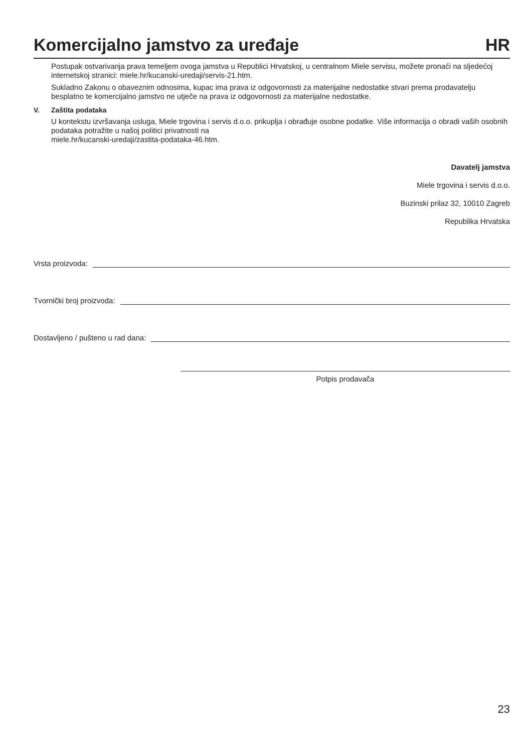Komercijalno jamstvo za uređaje
HR
Postupak ostvarivanja prava temeljem ovoga jamstva u Republici Hrvatskoj, u centralnom Miele servisu, možete pronaći na sljedećoj internetskoj stranici: miele.hr/kucanski-uredaji/servis-21.htm.
Sukladno Zakonu o obaveznim odnosima, kupac ima prava iz odgovornosti za materijalne nedostatke stvari prema prodavatelju besplatno te komercijalno jamstvo ne utječe na prava iz odgovornosti za materijalne nedostatke.
V. Zaštita podataka
U kontekstu izvršavanja usluga, Miele trgovina i servis d.o.o. prikuplja i obrađuje osobne podatke. Više informacija o obradi vaših osobnih podataka potražite u našoj politici privatnosti na
miele.hr/kucanski-uredaji/zastita-podataka-46.htm.
Davatelj jamstva
Miele trgovina i servis d.o.o.
Buzinski prilaz 32, 10010 Zagreb
Republika Hrvatska
Vrsta proizvoda:
Tvornički broj proizvoda:
Dostavljeno / pušteno u rad dana:
Potpis prodavača
23